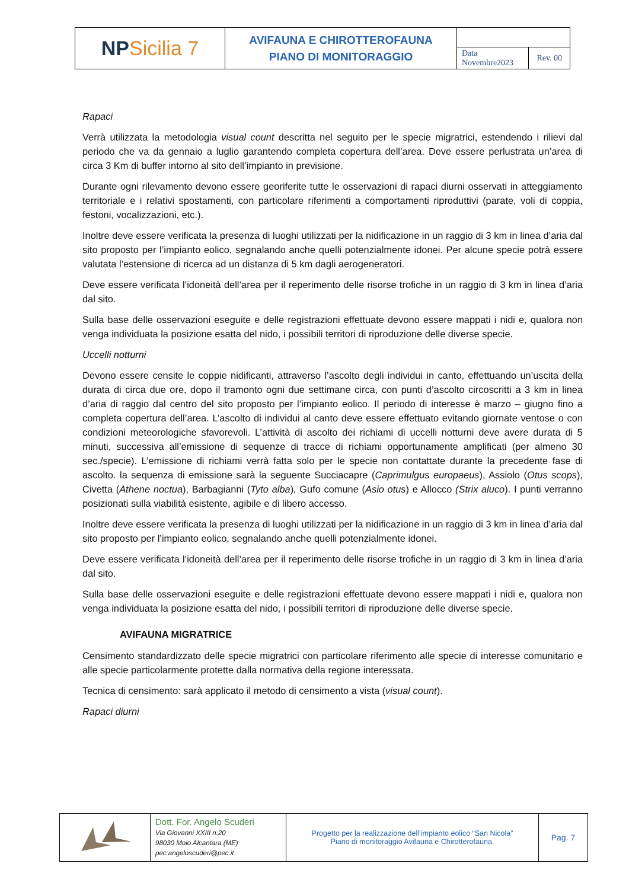| NP Sicilia 7 | AVIFAUNA E CHIROTTEROFAUNA PIANO DI MONITORAGGIO | | |
| | | Data Novembre2023 | Rev. 00 |
Rapaci
Verrà utilizzata la metodologia visual count descritta nel seguito per le specie migratrici, estendendo i rilievi dal periodo che va da gennaio a luglio garantendo completa copertura dell’area. Deve essere perlustrata un’area di circa 3 Km di buffer intorno al sito dell’impianto in previsione.
Durante ogni rilevamento devono essere georiferite tutte le osservazioni di rapaci diurni osservati in atteggiamento territoriale e i relativi spostamenti, con particolare riferimenti a comportamenti riproduttivi (parate, voli di coppia, festoni, vocalizzazioni, etc.).
Inoltre deve essere verificata la presenza di luoghi utilizzati per la nidificazione in un raggio di 3 km in linea d’aria dal sito proposto per l’impianto eolico, segnalando anche quelli potenzialmente idonei. Per alcune specie potrà essere valutata l’estensione di ricerca ad un distanza di 5 km dagli aerogeneratori.
Deve essere verificata l’idoneità dell’area per il reperimento delle risorse trofiche in un raggio di 3 km in linea d’aria dal sito.
Sulla base delle osservazioni eseguite e delle registrazioni effettuate devono essere mappati i nidi e, qualora non venga individuata la posizione esatta del nido, i possibili territori di riproduzione delle diverse specie.
Uccelli notturni
Devono essere censite le coppie nidificanti, attraverso l’ascolto degli individui in canto, effettuando un’uscita della durata di circa due ore, dopo il tramonto ogni due settimane circa, con punti d’ascolto circoscritti a 3 km in linea d’aria di raggio dal centro del sito proposto per l’impianto eolico. Il periodo di interesse è marzo – giugno fino a completa copertura dell’area. L’ascolto di individui al canto deve essere effettuato evitando giornate ventose o con condizioni meteorologiche sfavorevoli. L’attività di ascolto dei richiami di uccelli notturni deve avere durata di 5 minuti, successiva all’emissione di sequenze di tracce di richiami opportunamente amplificati (per almeno 30 sec./specie). L’emissione di richiami verrà fatta solo per le specie non contattate durante la precedente fase di ascolto. la sequenza di emissione sarà la seguente Succiacapre (Caprimulgus europaeus), Assiolo (Otus scops), Civetta (Athene noctua), Barbagianni (Tyto alba), Gufo comune (Asio otus) e Allocco (Strix aluco). I punti verranno posizionati sulla viabilità esistente, agibile e di libero accesso.
Inoltre deve essere verificata la presenza di luoghi utilizzati per la nidificazione in un raggio di 3 km in linea d’aria dal sito proposto per l’impianto eolico, segnalando anche quelli potenzialmente idonei.
Deve essere verificata l’idoneità dell’area per il reperimento delle risorse trofiche in un raggio di 3 km in linea d’aria dal sito.
Sulla base delle osservazioni eseguite e delle registrazioni effettuate devono essere mappati i nidi e, qualora non venga individuata la posizione esatta del nido, i possibili territori di riproduzione delle diverse specie.
AVIFAUNA MIGRATRICE
Censimento standardizzato delle specie migratrici con particolare riferimento alle specie di interesse comunitario e alle specie particolarmente protette dalla normativa della regione interessata.
Tecnica di censimento: sarà applicato il metodo di censimento a vista (visual count).
Rapaci diurni
| | Dott. For. Angelo Scuderi Via Giovanni XXIII n.20 98030 Moio Alcantara (ME) pec:angeloscuderi@pec.it | Progetto per la realizzazione dell’impianto eolico “San Nicola” Piano di monitoraggio Avifauna e Chirotterofauna. | Pag. 7 |